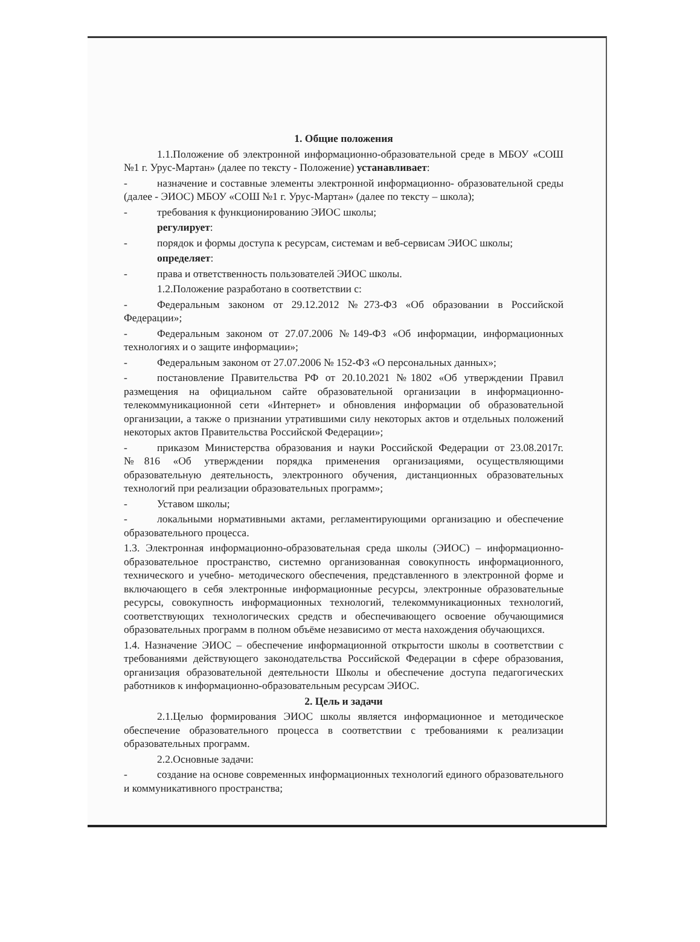1. Общие положения
1.1.Положение об электронной информационно-образовательной среде в МБОУ «СОШ №1 г. Урус-Мартан» (далее по тексту - Положение) устанавливает:
- назначение и составные элементы электронной информационно- образовательной среды (далее - ЭИОС) МБОУ «СОШ №1 г. Урус-Мартан» (далее по тексту – школа);
- требования к функционированию ЭИОС школы;
регулирует:
- порядок и формы доступа к ресурсам, системам и веб-сервисам ЭИОС школы;
определяет:
- права и ответственность пользователей ЭИОС школы.
1.2.Положение разработано в соответствии с:
- Федеральным законом от 29.12.2012 №273-ФЗ «Об образовании в Российской Федерации»;
- Федеральным законом от 27.07.2006 №149-ФЗ «Об информации, информационных технологиях и о защите информации»;
- Федеральным законом от 27.07.2006 № 152-ФЗ «О персональных данных»;
- постановление Правительства РФ от 20.10.2021 №1802 «Об утверждении Правил размещения на официальном сайте образовательной организации в информационно-телекоммуникационной сети «Интернет» и обновления информации об образовательной организации, а также о признании утратившими силу некоторых актов и отдельных положений некоторых актов Правительства Российской Федерации»;
- приказом Министерства образования и науки Российской Федерации от 23.08.2017г. №816 «Об утверждении порядка применения организациями, осуществляющими образовательную деятельность, электронного обучения, дистанционных образовательных технологий при реализации образовательных программ»;
- Уставом школы;
- локальными нормативными актами, регламентирующими организацию и обеспечение образовательного процесса.
1.3. Электронная информационно-образовательная среда школы (ЭИОС) – информационно-образовательное пространство, системно организованная совокупность информационного, технического и учебно- методического обеспечения, представленного в электронной форме и включающего в себя электронные информационные ресурсы, электронные образовательные ресурсы, совокупность информационных технологий, телекоммуникационных технологий, соответствующих технологических средств и обеспечивающего освоение обучающимися образовательных программ в полном объёме независимо от места нахождения обучающихся.
1.4. Назначение ЭИОС – обеспечение информационной открытости школы в соответствии с требованиями действующего законодательства Российской Федерации в сфере образования, организация образовательной деятельности Школы и обеспечение доступа педагогических работников к информационно-образовательным ресурсам ЭИОС.
2. Цель и задачи
2.1.Целью формирования ЭИОС школы является информационное и методическое обеспечение образовательного процесса в соответствии с требованиями к реализации образовательных программ.
2.2.Основные задачи:
- создание на основе современных информационных технологий единого образовательного и коммуникативного пространства;